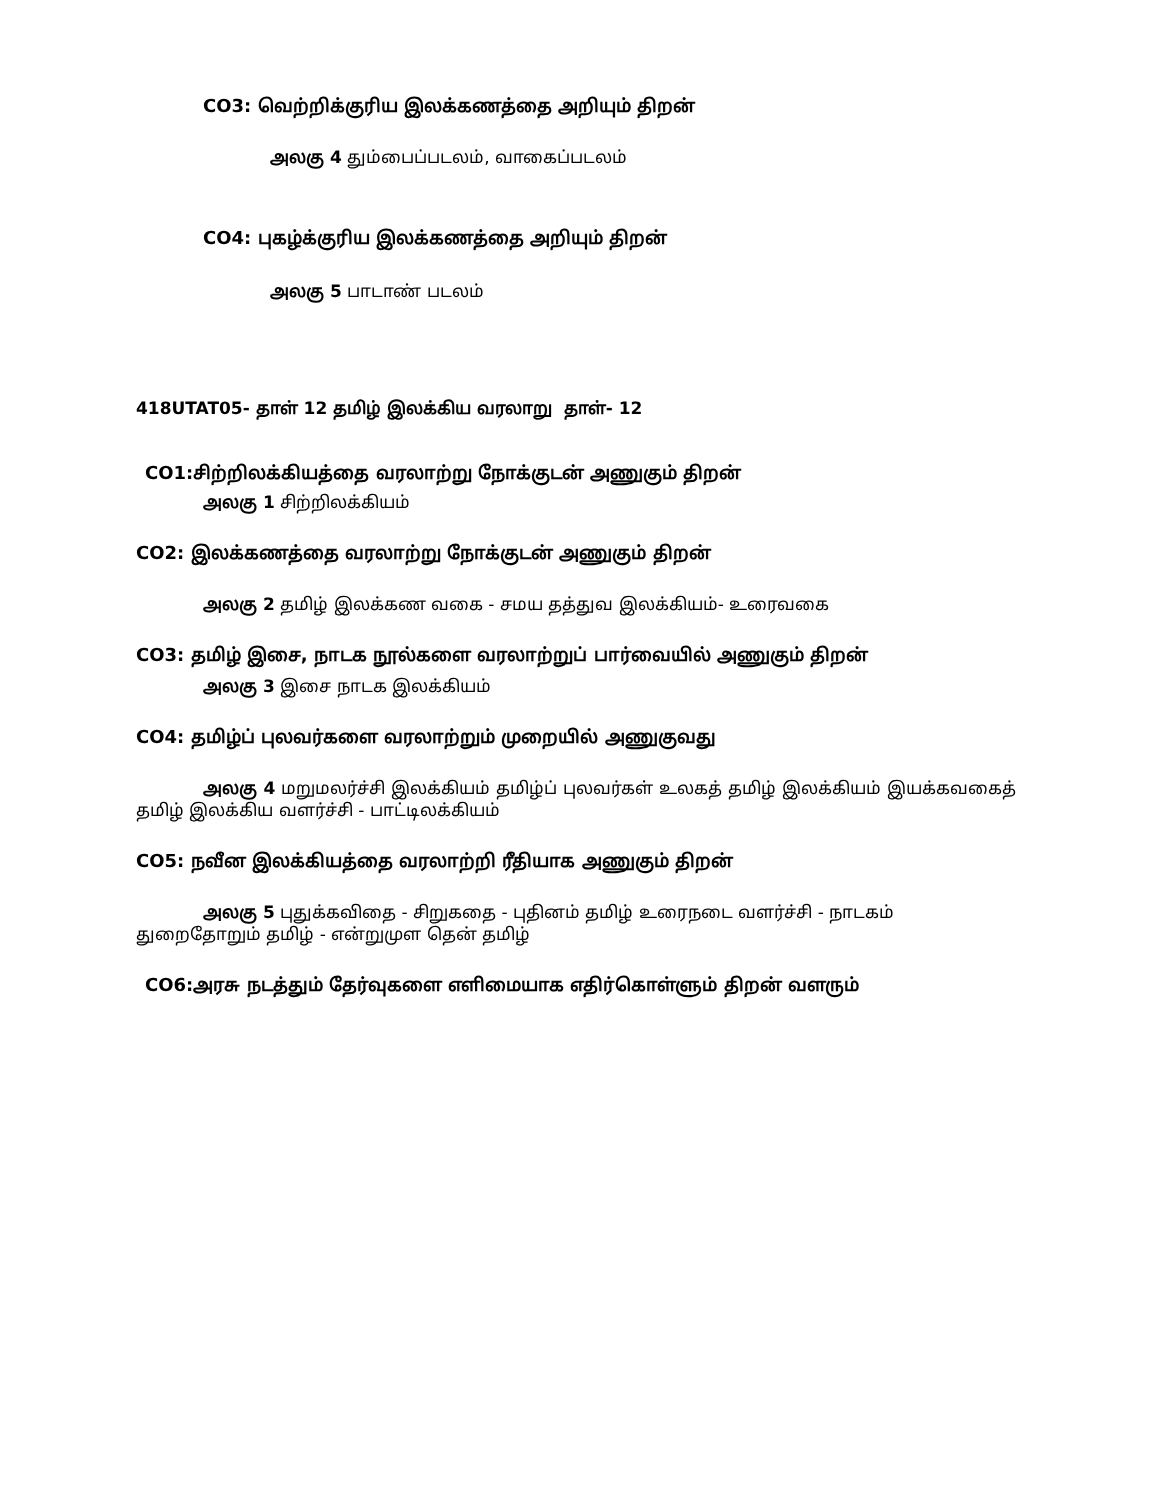CO3: வெற்றிக்குரிய இலக்கணத்தை அறியும் திறன்
அலகு 4 தும்பைப்படலம், வாகைப்படலம்
CO4: புகழ்க்குரிய இலக்கணத்தை அறியும் திறன்
அலகு 5 பாடாண் படலம்
418UTAT05- தாள் 12 தமிழ் இலக்கிய வரலாறு தாள்- 12
CO1:சிற்றிலக்கியத்தை வரலாற்று நோக்குடன் அணுகும் திறன்
அலகு 1 சிற்றிலக்கியம்
CO2: இலக்கணத்தை வரலாற்று நோக்குடன் அணுகும் திறன்
அலகு 2 தமிழ் இலக்கண வகை - சமய தத்துவ இலக்கியம்- உரைவகை
CO3: தமிழ் இசை, நாடக நூல்களை வரலாற்றுப் பார்வையில் அணுகும் திறன்
அலகு 3 இசை நாடக இலக்கியம்
CO4: தமிழ்ப் புலவர்களை வரலாற்றும் முறையில் அணுகுவது
அலகு 4 மறுமலர்ச்சி இலக்கியம் தமிழ்ப் புலவர்கள் உலகத் தமிழ் இலக்கியம் இயக்கவகைத் தமிழ் இலக்கிய வளர்ச்சி - பாட்டிலக்கியம்
CO5: நவீன இலக்கியத்தை வரலாற்றி ரீதியாக அணுகும் திறன்
அலகு 5 புதுக்கவிதை - சிறுகதை - புதினம் தமிழ் உரைநடை வளர்ச்சி - நாடகம் துறைதோறும் தமிழ் - என்றுமுள தென் தமிழ்
CO6:அரசு நடத்தும் தேர்வுகளை எளிமையாக எதிர்கொள்ளும் திறன் வளரும்